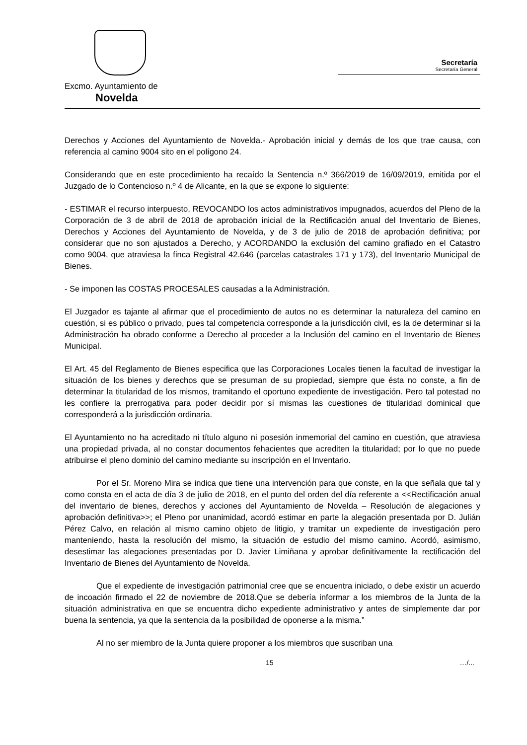Excmo. Ayuntamiento de
Novelda
Secretaría
Secretaría General
Derechos y Acciones del Ayuntamiento de Novelda.- Aprobación inicial y demás de los que trae causa, con referencia al camino 9004 sito en el polígono 24.
Considerando que en este procedimiento ha recaído la Sentencia n.º 366/2019 de 16/09/2019, emitida por el Juzgado de lo Contencioso n.º 4 de Alicante, en la que se expone lo siguiente:
- ESTIMAR el recurso interpuesto, REVOCANDO los actos administrativos impugnados, acuerdos del Pleno de la Corporación de 3 de abril de 2018 de aprobación inicial de la Rectificación anual del Inventario de Bienes, Derechos y Acciones del Ayuntamiento de Novelda, y de 3 de julio de 2018 de aprobación definitiva; por considerar que no son ajustados a Derecho, y ACORDANDO la exclusión del camino grafiado en el Catastro como 9004, que atraviesa la finca Registral 42.646 (parcelas catastrales 171 y 173), del Inventario Municipal de Bienes.
- Se imponen las COSTAS PROCESALES causadas a la Administración.
El Juzgador es tajante al afirmar que el procedimiento de autos no es determinar la naturaleza del camino en cuestión, si es público o privado, pues tal competencia corresponde a la jurisdicción civil, es la de determinar si la Administración ha obrado conforme a Derecho al proceder a la Inclusión del camino en el Inventario de Bienes Municipal.
El Art. 45 del Reglamento de Bienes especifica que las Corporaciones Locales tienen la facultad de investigar la situación de los bienes y derechos que se presuman de su propiedad, siempre que ésta no conste, a fin de determinar la titularidad de los mismos, tramitando el oportuno expediente de investigación. Pero tal potestad no les confiere la prerrogativa para poder decidir por sí mismas las cuestiones de titularidad dominical que corresponderá a la jurisdicción ordinaria.
El Ayuntamiento no ha acreditado ni título alguno ni posesión inmemorial del camino en cuestión, que atraviesa una propiedad privada, al no constar documentos fehacientes que acrediten la titularidad; por lo que no puede atribuirse el pleno dominio del camino mediante su inscripción en el Inventario.
Por el Sr. Moreno Mira se indica que tiene una intervención para que conste, en la que señala que tal y como consta en el acta de día 3 de julio de 2018, en el punto del orden del día referente a <<Rectificación anual del inventario de bienes, derechos y acciones del Ayuntamiento de Novelda – Resolución de alegaciones y aprobación definitiva>>; el Pleno por unanimidad, acordó estimar en parte la alegación presentada por D. Julián Pérez Calvo, en relación al mismo camino objeto de litigio, y tramitar un expediente de investigación pero manteniendo, hasta la resolución del mismo, la situación de estudio del mismo camino. Acordó, asimismo, desestimar las alegaciones presentadas por D. Javier Limiñana y aprobar definitivamente la rectificación del Inventario de Bienes del Ayuntamiento de Novelda.
Que el expediente de investigación patrimonial cree que se encuentra iniciado, o debe existir un acuerdo de incoación firmado el 22 de noviembre de 2018.Que se debería informar a los miembros de la Junta de la situación administrativa en que se encuentra dicho expediente administrativo y antes de simplemente dar por buena la sentencia, ya que la sentencia da la posibilidad de oponerse a la misma.”
Al no ser miembro de la Junta quiere proponer a los miembros que suscriban una
15 …/...